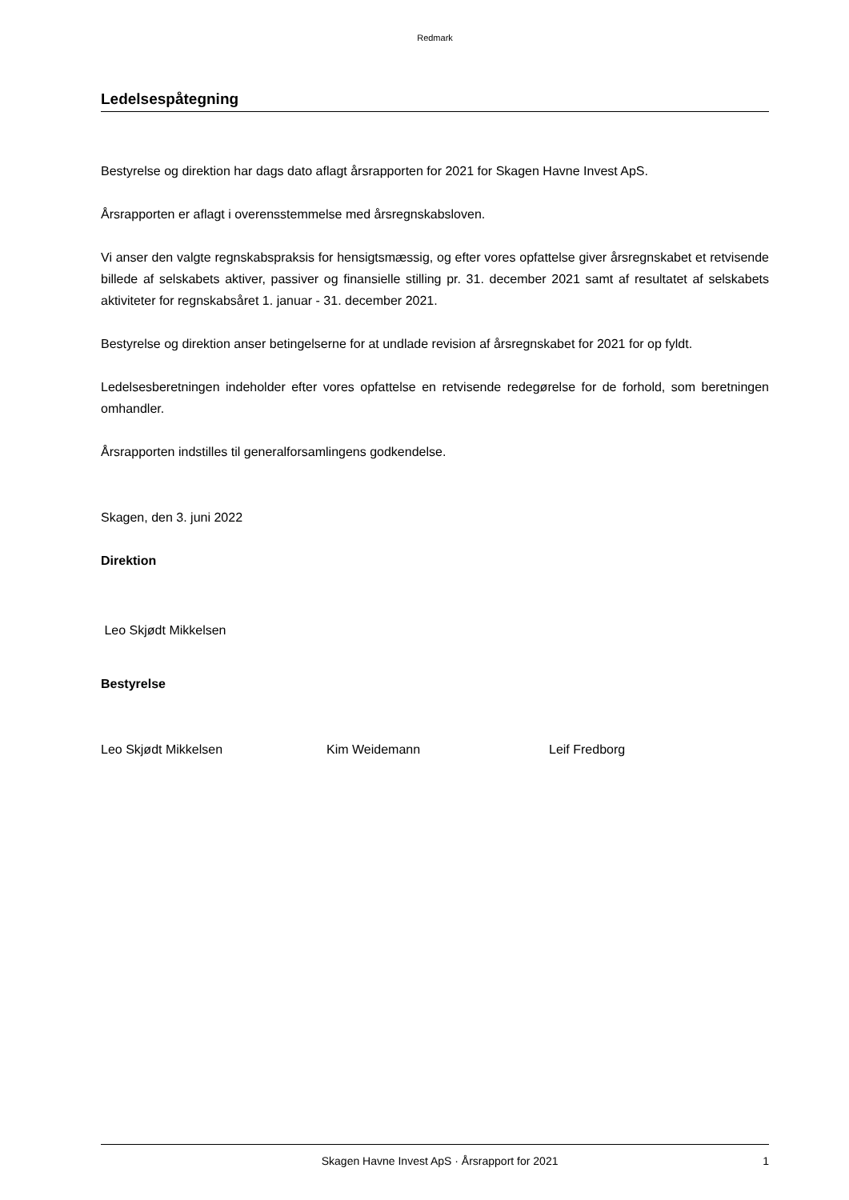Redmark
Ledelsespåtegning
Bestyrelse og direktion har dags dato aflagt årsrapporten for 2021 for Skagen Havne Invest ApS.
Årsrapporten er aflagt i overensstemmelse med årsregnskabsloven.
Vi anser den valgte regnskabspraksis for hensigtsmæssig, og efter vores opfattelse giver årsregnskabet et retvisende billede af selskabets aktiver, passiver og finansielle stilling pr. 31. december 2021 samt af resultatet af selskabets aktiviteter for regnskabsåret 1. januar - 31. december 2021.
Bestyrelse og direktion anser betingelserne for at undlade revision af årsregnskabet for 2021 for op fyldt.
Ledelsesberetningen indeholder efter vores opfattelse en retvisende redegørelse for de forhold, som beretningen omhandler.
Årsrapporten indstilles til generalforsamlingens godkendelse.
Skagen, den 3. juni 2022
Direktion
Leo Skjødt Mikkelsen
Bestyrelse
Leo Skjødt Mikkelsen Kim Weidemann Leif Fredborg
Skagen Havne Invest ApS · Årsrapport for 2021 1